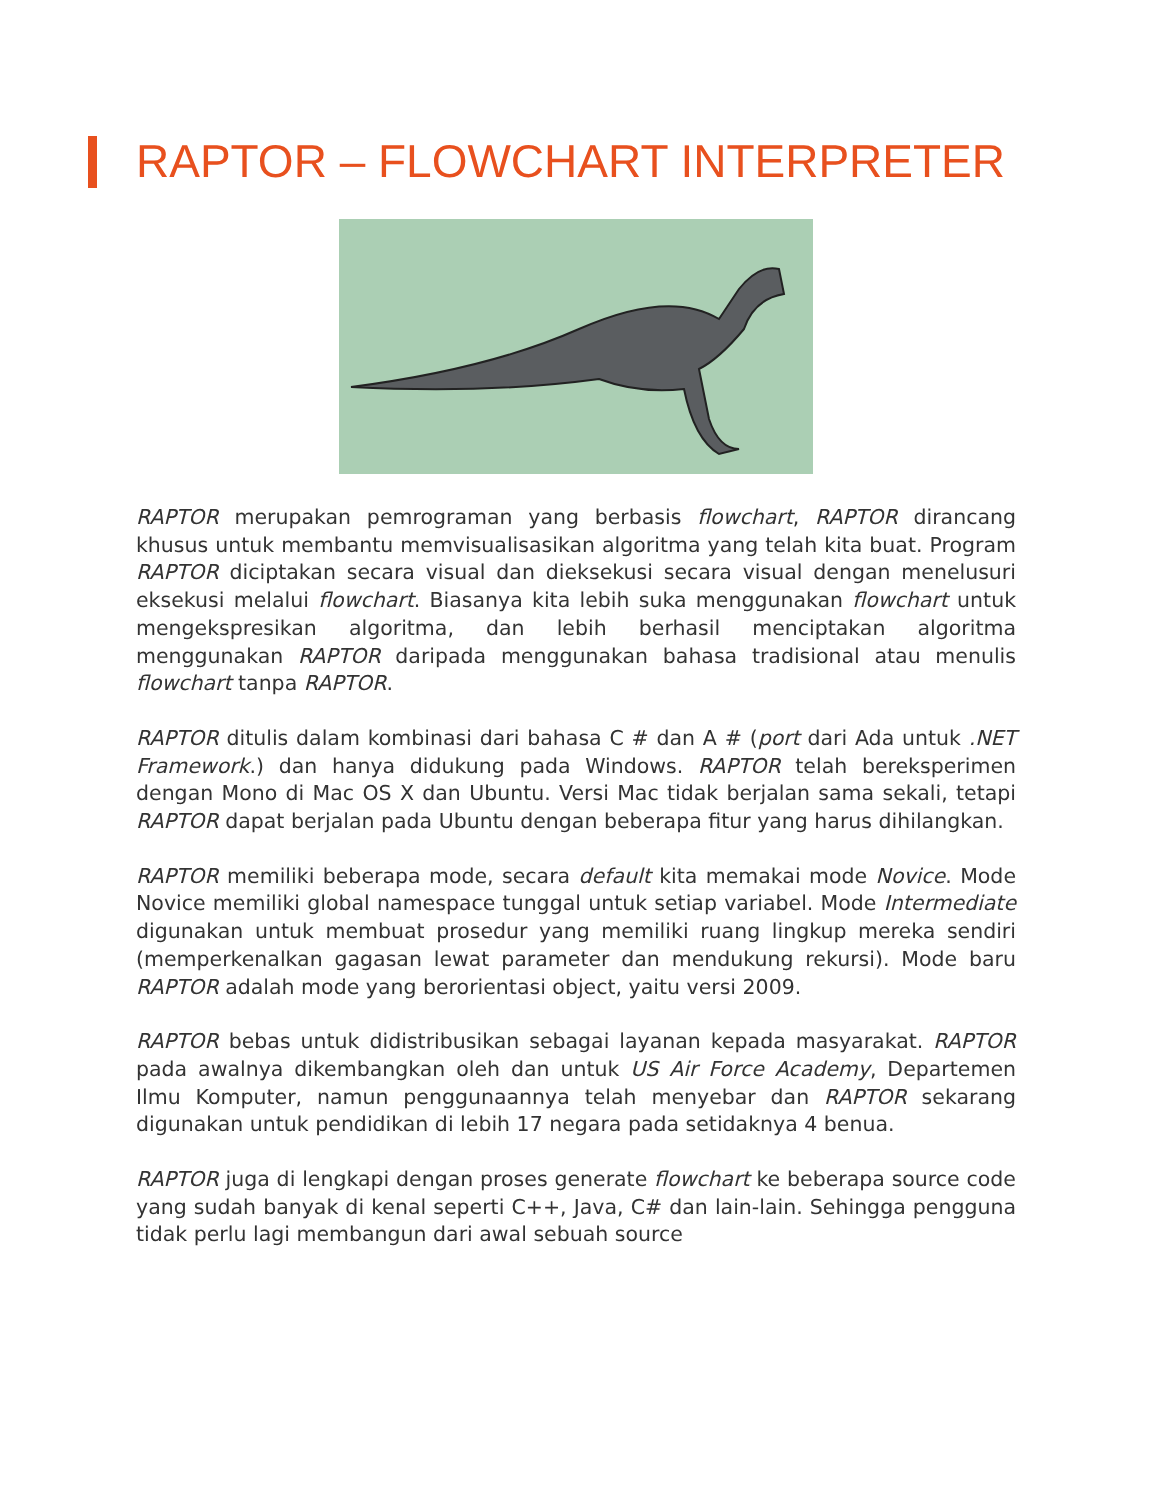RAPTOR – FLOWCHART INTERPRETER
RAPTOR merupakan pemrograman yang berbasis flowchart, RAPTOR dirancang khusus untuk membantu memvisualisasikan algoritma yang telah kita buat. Program RAPTOR diciptakan secara visual dan dieksekusi secara visual dengan menelusuri eksekusi melalui flowchart. Biasanya kita lebih suka menggunakan flowchart untuk mengekspresikan algoritma, dan lebih berhasil menciptakan algoritma menggunakan RAPTOR daripada menggunakan bahasa tradisional atau menulis flowchart tanpa RAPTOR.
RAPTOR ditulis dalam kombinasi dari bahasa C # dan A # (port dari Ada untuk .NET Framework.) dan hanya didukung pada Windows. RAPTOR telah bereksperimen dengan Mono di Mac OS X dan Ubuntu. Versi Mac tidak berjalan sama sekali, tetapi RAPTOR dapat berjalan pada Ubuntu dengan beberapa fitur yang harus dihilangkan.
RAPTOR memiliki beberapa mode, secara default kita memakai mode Novice. Mode Novice memiliki global namespace tunggal untuk setiap variabel. Mode Intermediate digunakan untuk membuat prosedur yang memiliki ruang lingkup mereka sendiri (memperkenalkan gagasan lewat parameter dan mendukung rekursi). Mode baru RAPTOR adalah mode yang berorientasi object, yaitu versi 2009.
RAPTOR bebas untuk didistribusikan sebagai layanan kepada masyarakat. RAPTOR pada awalnya dikembangkan oleh dan untuk US Air Force Academy, Departemen Ilmu Komputer, namun penggunaannya telah menyebar dan RAPTOR sekarang digunakan untuk pendidikan di lebih 17 negara pada setidaknya 4 benua.
RAPTOR juga di lengkapi dengan proses generate flowchart ke beberapa source code yang sudah banyak di kenal seperti C++, Java, C# dan lain-lain. Sehingga pengguna tidak perlu lagi membangun dari awal sebuah source